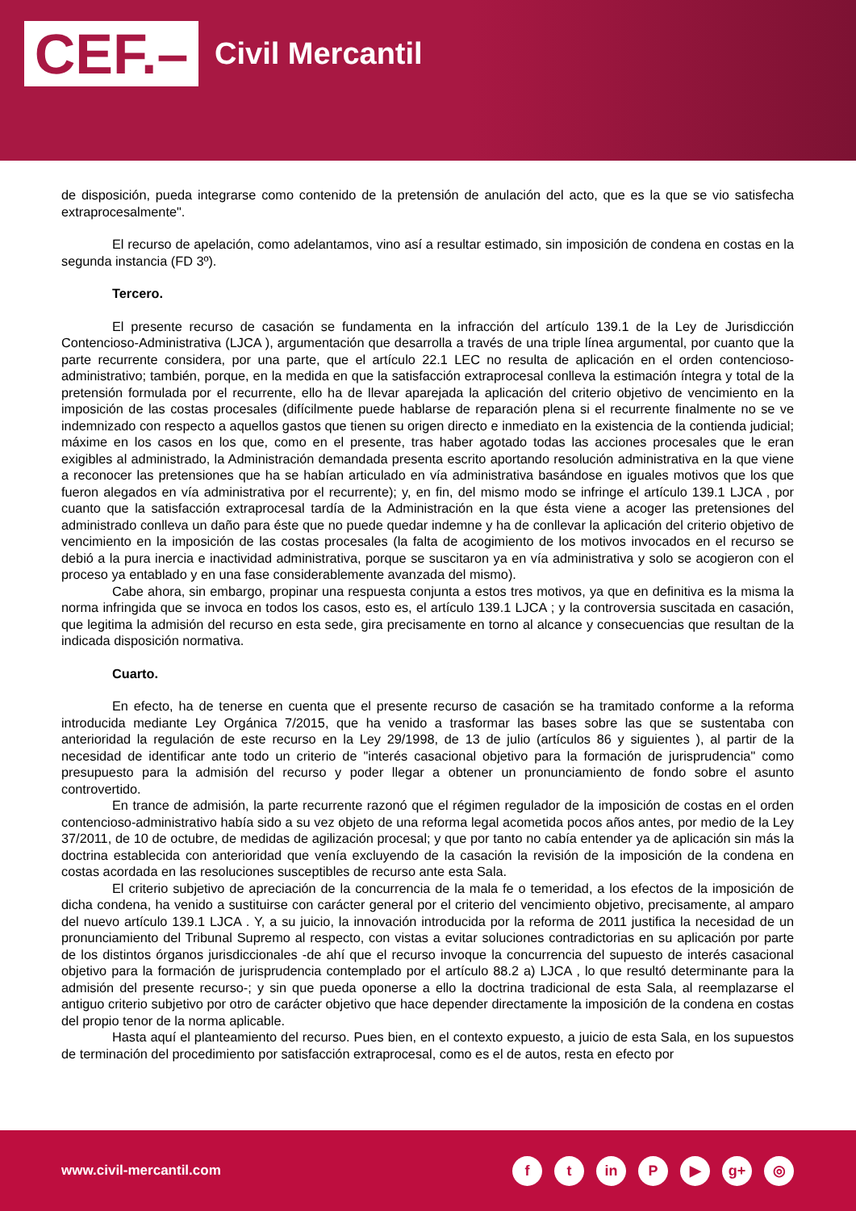CEF.–
Civil Mercantil
de disposición, pueda integrarse como contenido de la pretensión de anulación del acto, que es la que se vio satisfecha extraprocesalmente".
El recurso de apelación, como adelantamos, vino así a resultar estimado, sin imposición de condena en costas en la segunda instancia (FD 3º).
Tercero.
El presente recurso de casación se fundamenta en la infracción del artículo 139.1 de la Ley de Jurisdicción Contencioso-Administrativa (LJCA ), argumentación que desarrolla a través de una triple línea argumental, por cuanto que la parte recurrente considera, por una parte, que el artículo 22.1 LEC no resulta de aplicación en el orden contencioso-administrativo; también, porque, en la medida en que la satisfacción extraprocesal conlleva la estimación íntegra y total de la pretensión formulada por el recurrente, ello ha de llevar aparejada la aplicación del criterio objetivo de vencimiento en la imposición de las costas procesales (difícilmente puede hablarse de reparación plena si el recurrente finalmente no se ve indemnizado con respecto a aquellos gastos que tienen su origen directo e inmediato en la existencia de la contienda judicial; máxime en los casos en los que, como en el presente, tras haber agotado todas las acciones procesales que le eran exigibles al administrado, la Administración demandada presenta escrito aportando resolución administrativa en la que viene a reconocer las pretensiones que ha se habían articulado en vía administrativa basándose en iguales motivos que los que fueron alegados en vía administrativa por el recurrente); y, en fin, del mismo modo se infringe el artículo 139.1 LJCA , por cuanto que la satisfacción extraprocesal tardía de la Administración en la que ésta viene a acoger las pretensiones del administrado conlleva un daño para éste que no puede quedar indemne y ha de conllevar la aplicación del criterio objetivo de vencimiento en la imposición de las costas procesales (la falta de acogimiento de los motivos invocados en el recurso se debió a la pura inercia e inactividad administrativa, porque se suscitaron ya en vía administrativa y solo se acogieron con el proceso ya entablado y en una fase considerablemente avanzada del mismo).
Cabe ahora, sin embargo, propinar una respuesta conjunta a estos tres motivos, ya que en definitiva es la misma la norma infringida que se invoca en todos los casos, esto es, el artículo 139.1 LJCA ; y la controversia suscitada en casación, que legitima la admisión del recurso en esta sede, gira precisamente en torno al alcance y consecuencias que resultan de la indicada disposición normativa.
Cuarto.
En efecto, ha de tenerse en cuenta que el presente recurso de casación se ha tramitado conforme a la reforma introducida mediante Ley Orgánica 7/2015, que ha venido a trasformar las bases sobre las que se sustentaba con anterioridad la regulación de este recurso en la Ley 29/1998, de 13 de julio (artículos 86 y siguientes ), al partir de la necesidad de identificar ante todo un criterio de "interés casacional objetivo para la formación de jurisprudencia" como presupuesto para la admisión del recurso y poder llegar a obtener un pronunciamiento de fondo sobre el asunto controvertido.
En trance de admisión, la parte recurrente razonó que el régimen regulador de la imposición de costas en el orden contencioso-administrativo había sido a su vez objeto de una reforma legal acometida pocos años antes, por medio de la Ley 37/2011, de 10 de octubre, de medidas de agilización procesal; y que por tanto no cabía entender ya de aplicación sin más la doctrina establecida con anterioridad que venía excluyendo de la casación la revisión de la imposición de la condena en costas acordada en las resoluciones susceptibles de recurso ante esta Sala.
El criterio subjetivo de apreciación de la concurrencia de la mala fe o temeridad, a los efectos de la imposición de dicha condena, ha venido a sustituirse con carácter general por el criterio del vencimiento objetivo, precisamente, al amparo del nuevo artículo 139.1 LJCA . Y, a su juicio, la innovación introducida por la reforma de 2011 justifica la necesidad de un pronunciamiento del Tribunal Supremo al respecto, con vistas a evitar soluciones contradictorias en su aplicación por parte de los distintos órganos jurisdiccionales -de ahí que el recurso invoque la concurrencia del supuesto de interés casacional objetivo para la formación de jurisprudencia contemplado por el artículo 88.2 a) LJCA , lo que resultó determinante para la admisión del presente recurso-; y sin que pueda oponerse a ello la doctrina tradicional de esta Sala, al reemplazarse el antiguo criterio subjetivo por otro de carácter objetivo que hace depender directamente la imposición de la condena en costas del propio tenor de la norma aplicable.
Hasta aquí el planteamiento del recurso. Pues bien, en el contexto expuesto, a juicio de esta Sala, en los supuestos de terminación del procedimiento por satisfacción extraprocesal, como es el de autos, resta en efecto por
www.civil-mercantil.com
ft in P ▶ g+ ◎